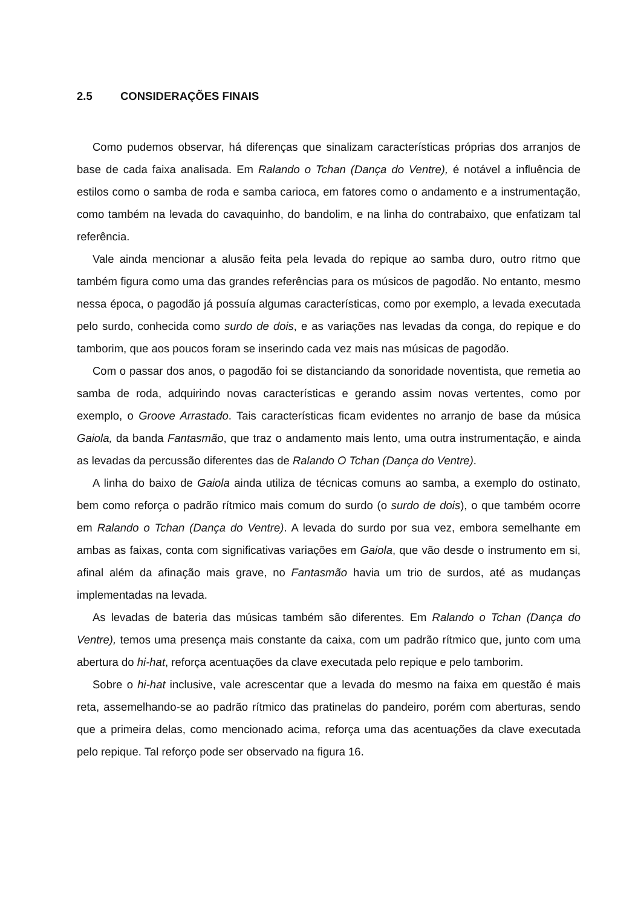2.5 CONSIDERAÇÕES FINAIS
Como pudemos observar, há diferenças que sinalizam características próprias dos arranjos de base de cada faixa analisada. Em Ralando o Tchan (Dança do Ventre), é notável a influência de estilos como o samba de roda e samba carioca, em fatores como o andamento e a instrumentação, como também na levada do cavaquinho, do bandolim, e na linha do contrabaixo, que enfatizam tal referência.
Vale ainda mencionar a alusão feita pela levada do repique ao samba duro, outro ritmo que também figura como uma das grandes referências para os músicos de pagodão. No entanto, mesmo nessa época, o pagodão já possuía algumas características, como por exemplo, a levada executada pelo surdo, conhecida como surdo de dois, e as variações nas levadas da conga, do repique e do tamborim, que aos poucos foram se inserindo cada vez mais nas músicas de pagodão.
Com o passar dos anos, o pagodão foi se distanciando da sonoridade noventista, que remetia ao samba de roda, adquirindo novas características e gerando assim novas vertentes, como por exemplo, o Groove Arrastado. Tais características ficam evidentes no arranjo de base da música Gaiola, da banda Fantasmão, que traz o andamento mais lento, uma outra instrumentação, e ainda as levadas da percussão diferentes das de Ralando O Tchan (Dança do Ventre).
A linha do baixo de Gaiola ainda utiliza de técnicas comuns ao samba, a exemplo do ostinato, bem como reforça o padrão rítmico mais comum do surdo (o surdo de dois), o que também ocorre em Ralando o Tchan (Dança do Ventre). A levada do surdo por sua vez, embora semelhante em ambas as faixas, conta com significativas variações em Gaiola, que vão desde o instrumento em si, afinal além da afinação mais grave, no Fantasmão havia um trio de surdos, até as mudanças implementadas na levada.
As levadas de bateria das músicas também são diferentes. Em Ralando o Tchan (Dança do Ventre), temos uma presença mais constante da caixa, com um padrão rítmico que, junto com uma abertura do hi-hat, reforça acentuações da clave executada pelo repique e pelo tamborim.
Sobre o hi-hat inclusive, vale acrescentar que a levada do mesmo na faixa em questão é mais reta, assemelhando-se ao padrão rítmico das pratinelas do pandeiro, porém com aberturas, sendo que a primeira delas, como mencionado acima, reforça uma das acentuações da clave executada pelo repique. Tal reforço pode ser observado na figura 16.